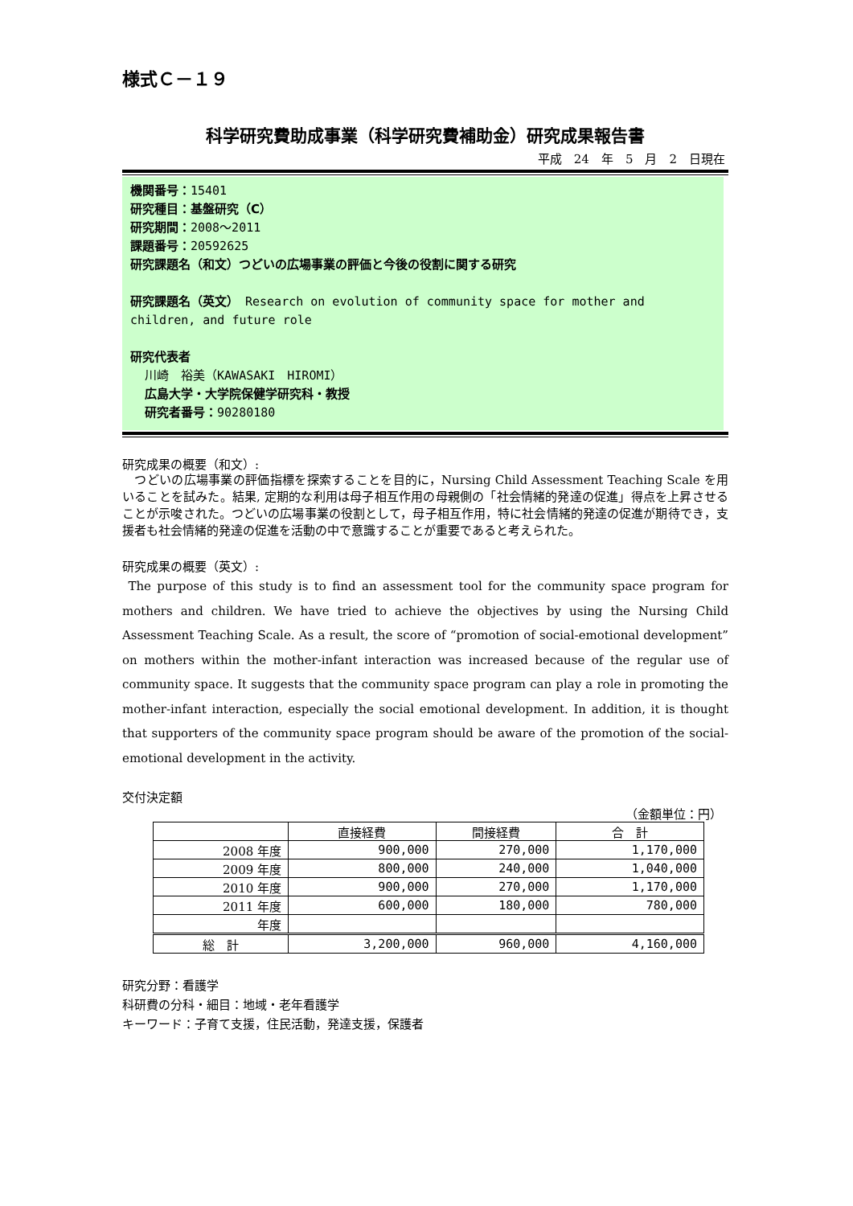様式Ｃ－１９
科学研究費助成事業（科学研究費補助金）研究成果報告書
平成　24　年　5　月　2　日現在
機関番号：15401
研究種目：基盤研究（C）
研究期間：2008～2011
課題番号：20592625
研究課題名（和文）つどいの広場事業の評価と今後の役割に関する研究
研究課題名（英文）　Research on evolution of community space for mother and children, and future role
研究代表者
川崎　裕美（KAWASAKI　HIROMI）
広島大学・大学院保健学研究科・教授
研究者番号：90280180
研究成果の概要（和文）:
　つどいの広場事業の評価指標を探索することを目的に，Nursing Child Assessment Teaching Scale を用いることを試みた。結果, 定期的な利用は母子相互作用の母親側の「社会情緒的発達の促進」得点を上昇させることが示唆された。つどいの広場事業の役割として，母子相互作用，特に社会情緒的発達の促進が期待でき，支援者も社会情緒的発達の促進を活動の中で意識することが重要であると考えられた。
研究成果の概要（英文）:
The purpose of this study is to find an assessment tool for the community space program for mothers and children. We have tried to achieve the objectives by using the Nursing Child Assessment Teaching Scale. As a result, the score of “promotion of social-emotional development” on mothers within the mother-infant interaction was increased because of the regular use of community space. It suggests that the community space program can play a role in promoting the mother-infant interaction, especially the social emotional development. In addition, it is thought that supporters of the community space program should be aware of the promotion of the social-emotional development in the activity.
交付決定額
（金額単位：円）
| | 直接経費 | 間接経費 | 合 計 |
| --- | --- | --- | --- |
| 2008 年度 | 900,000 | 270,000 | 1,170,000 |
| 2009 年度 | 800,000 | 240,000 | 1,040,000 |
| 2010 年度 | 900,000 | 270,000 | 1,170,000 |
| 2011 年度 | 600,000 | 180,000 | 780,000 |
| 年度 | | | |
| 総 計 | 3,200,000 | 960,000 | 4,160,000 |
研究分野：看護学
科研費の分科・細目：地域・老年看護学
キーワード：子育て支援，住民活動，発達支援，保護者